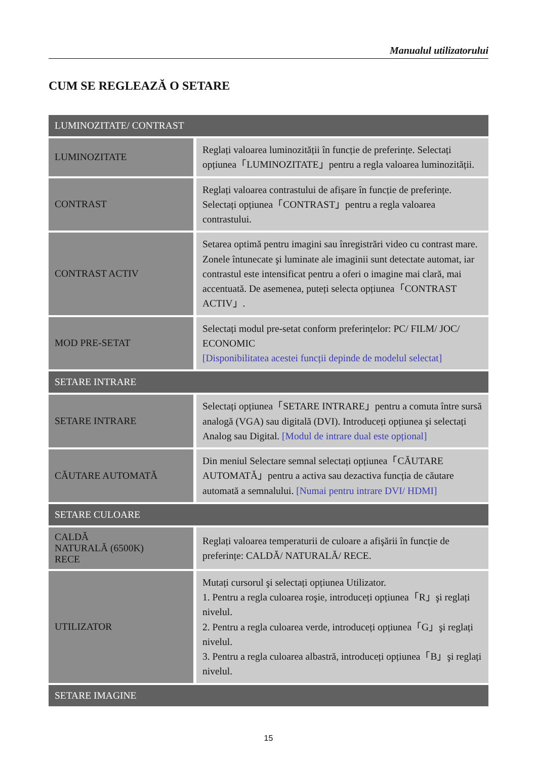Manualul utilizatorului
CUM SE REGLEAZĂ O SETARE
| LUMINOZITATE/ CONTRAST | |
| --- | --- |
| LUMINOZITATE | Reglați valoarea luminozității în funcție de preferințe. Selectați opțiunea「LUMINOZITATE」pentru a regla valoarea luminozității. |
| CONTRAST | Reglați valoarea contrastului de afișare în funcție de preferințe. Selectați opțiunea「CONTRAST」pentru a regla valoarea contrastului. |
| CONTRAST ACTIV | Setarea optimă pentru imagini sau înregistrări video cu contrast mare. Zonele întunecate şi luminate ale imaginii sunt detectate automat, iar contrastul este intensificat pentru a oferi o imagine mai clară, mai accentuată. De asemenea, puteți selecta opțiunea「CONTRAST ACTIV」. |
| MOD PRE-SETAT | Selectați modul pre-setat conform preferințelor: PC/ FILM/ JOC/ ECONOMIC [Disponibilitatea acestei funcții depinde de modelul selectat] |
| SETARE INTRARE | |
| SETARE INTRARE | Selectați opțiunea「SETARE INTRARE」pentru a comuta între sursă analogă (VGA) sau digitală (DVI). Introduceți opțiunea şi selectați Analog sau Digital. [Modul de intrare dual este opțional] |
| CĂUTARE AUTOMATĂ | Din meniul Selectare semnal selectați opțiunea「CĂUTARE AUTOMATĂ」pentru a activa sau dezactiva funcția de căutare automată a semnalului. [Numai pentru intrare DVI/ HDMI] |
| SETARE CULOARE | |
| CALDĂ NATURALĂ (6500K) RECE | Reglați valoarea temperaturii de culoare a afişării în funcție de preferințe: CALDĂ/ NATURALĂ/ RECE. |
| UTILIZATOR | Mutați cursorul şi selectați opțiunea Utilizator. 1. Pentru a regla culoarea roşie, introduceți opțiunea「R」şi reglați nivelul. 2. Pentru a regla culoarea verde, introduceți opțiunea「G」şi reglați nivelul. 3. Pentru a regla culoarea albastră, introduceți opțiunea「B」şi reglați nivelul. |
| SETARE IMAGINE | |
15